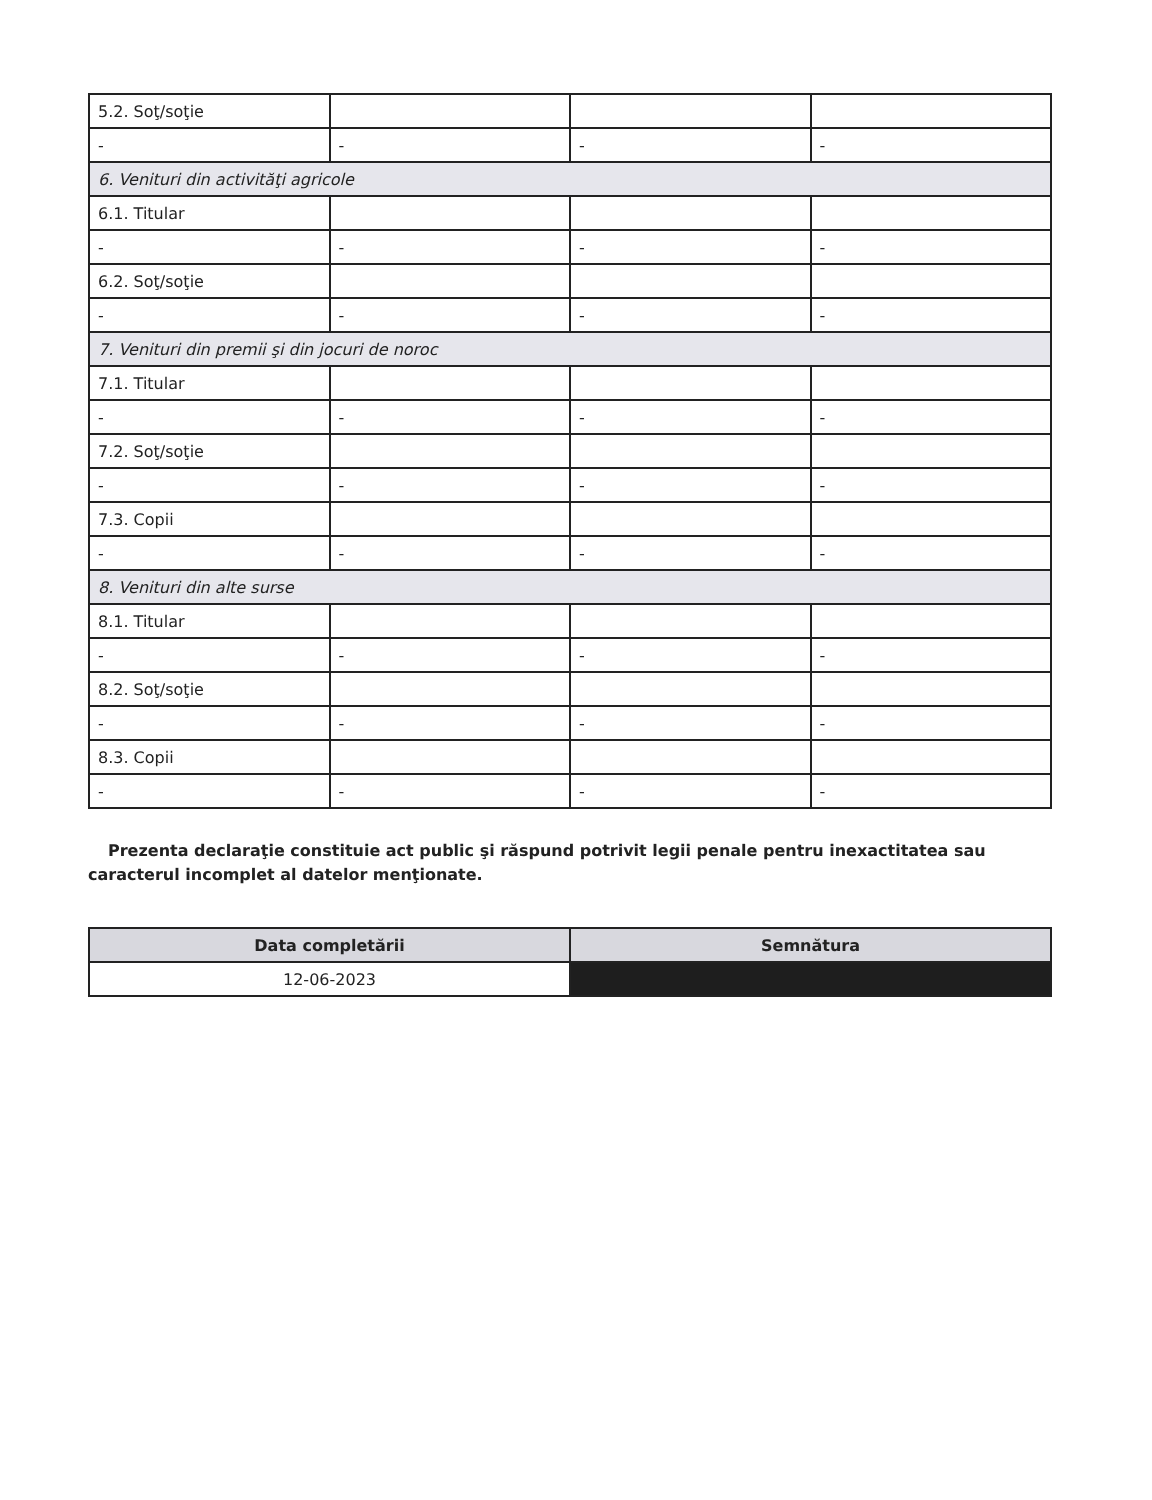| 5.2. Soţ/soţie | | | |
| - | - | - | - |
| 6. Venituri din activităţi agricole | | | |
| 6.1. Titular | | | |
| - | - | - | - |
| 6.2. Soţ/soţie | | | |
| - | - | - | - |
| 7. Venituri din premii şi din jocuri de noroc | | | |
| 7.1. Titular | | | |
| - | - | - | - |
| 7.2. Soţ/soţie | | | |
| - | - | - | - |
| 7.3. Copii | | | |
| - | - | - | - |
| 8. Venituri din alte surse | | | |
| 8.1. Titular | | | |
| - | - | - | - |
| 8.2. Soţ/soţie | | | |
| - | - | - | - |
| 8.3. Copii | | | |
| - | - | - | - |
Prezenta declaraţie constituie act public şi răspund potrivit legii penale pentru inexactitatea sau caracterul incomplet al datelor menţionate.
| Data completării | Semnătura |
| --- | --- |
| 12-06-2023 | |